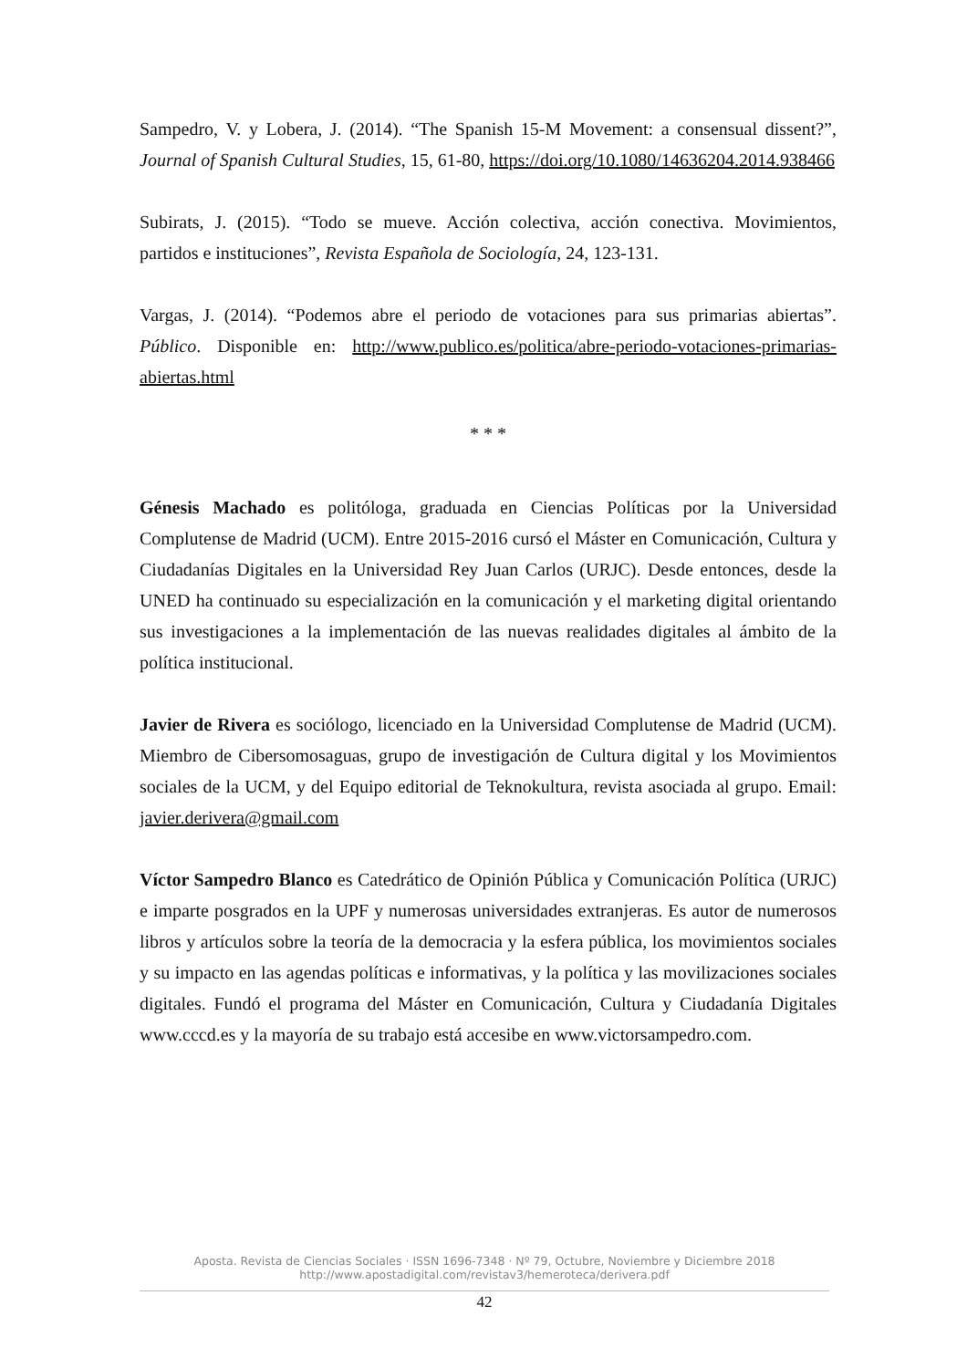Sampedro, V. y Lobera, J. (2014). “The Spanish 15-M Movement: a consensual dissent?”, Journal of Spanish Cultural Studies, 15, 61-80, https://doi.org/10.1080/14636204.2014.938466
Subirats, J. (2015). “Todo se mueve. Acción colectiva, acción conectiva. Movimientos, partidos e instituciones”, Revista Española de Sociología, 24, 123-131.
Vargas, J. (2014). “Podemos abre el periodo de votaciones para sus primarias abiertas”. Público. Disponible en: http://www.publico.es/politica/abre-periodo-votaciones-primarias-abiertas.html
* * *
Génesis Machado es politóloga, graduada en Ciencias Políticas por la Universidad Complutense de Madrid (UCM). Entre 2015-2016 cursó el Máster en Comunicación, Cultura y Ciudadanías Digitales en la Universidad Rey Juan Carlos (URJC). Desde entonces, desde la UNED ha continuado su especialización en la comunicación y el marketing digital orientando sus investigaciones a la implementación de las nuevas realidades digitales al ámbito de la política institucional.
Javier de Rivera es sociólogo, licenciado en la Universidad Complutense de Madrid (UCM). Miembro de Cibersomosaguas, grupo de investigación de Cultura digital y los Movimientos sociales de la UCM, y del Equipo editorial de Teknokultura, revista asociada al grupo. Email: javier.derivera@gmail.com
Víctor Sampedro Blanco es Catedrático de Opinión Pública y Comunicación Política (URJC) e imparte posgrados en la UPF y numerosas universidades extranjeras. Es autor de numerosos libros y artículos sobre la teoría de la democracia y la esfera pública, los movimientos sociales y su impacto en las agendas políticas e informativas, y la política y las movilizaciones sociales digitales. Fundó el programa del Máster en Comunicación, Cultura y Ciudadanía Digitales www.cccd.es y la mayoría de su trabajo está accesibe en www.victorsampedro.com.
Aposta. Revista de Ciencias Sociales · ISSN 1696-7348 · Nº 79, Octubre, Noviembre y Diciembre 2018
http://www.apostadigital.com/revistav3/hemeroteca/derivera.pdf
42